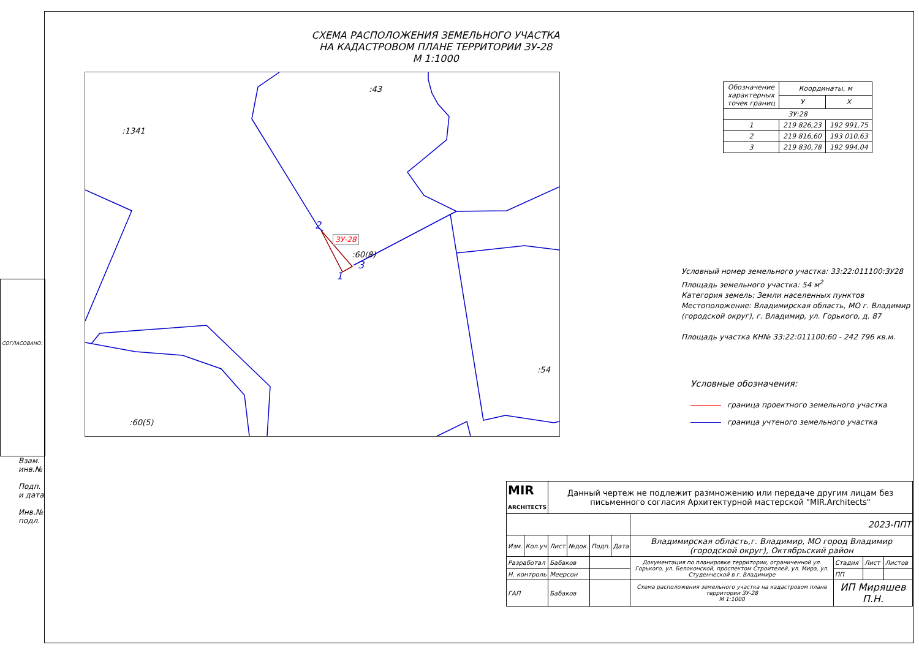СОГЛАСОВАНО:
Взам. инв.№
Подп. и дата
Инв.№ подл.
СХЕМА РАСПОЛОЖЕНИЯ ЗЕМЕЛЬНОГО УЧАСТКА
НА КАДАСТРОВОМ ПЛАНЕ ТЕРРИТОРИИ ЗУ-28
М 1:1000
:43
:1341
ЗУ-28
:60(8)
2
3
1
:54
:60(5)
| Обозначение характерных точек границ | Координаты, м | |
| --- | --- | --- |
| | У | Х |
| ЗУ:28 | | |
| 1 | 219 826,23 | 192 991,75 |
| 2 | 219 816,60 | 193 010,63 |
| 3 | 219 830,78 | 192 994,04 |
Условный номер земельного участка: 33:22:011100:ЗУ28
Площадь земельного участка: 54 м<sup>2</sup>
Категория земель: Земли населенных пунктов
Местоположение: Владимирская область, МО г. Владимир
(городской округ), г. Владимир, ул. Горького, д. 87
Площадь участка КН№ 33:22:011100:60 - 242 796 кв.м.
Условные обозначения:
граница проектного земельного участка
граница учтеного земельного участка
| MIR ARCHITECTS | | Данный чертеж не подлежит размножению или передаче другим лицам без письменного согласия Архитектурной мастерской "MIR.Architects" | | | | | | | |
| | | | | | | 2023-ППТ | | | |
| Изм. | Кол.уч | Лист | №док. | Подп. | Дата | Владимирская область,г. Владимир, МО город Владимир (городской округ), Октябрьский район | | | |
| Разработал | | Бабаков | | | | Документация по планировке территории, ограниченной ул. Горького, ул. Белоконской, проспектом Строителей, ул. Мира, ул. Студенческой в г. Владимире | Стадия | Лист | Листов |
| Н. контроль | | Меерсон | | | | | ПП | | |
| ГАП | | Бабаков | | | | Схема расположения земельного участка на кадастровом плане территории ЗУ-28 М 1:1000 | ИП Миряшев П.Н. | | |